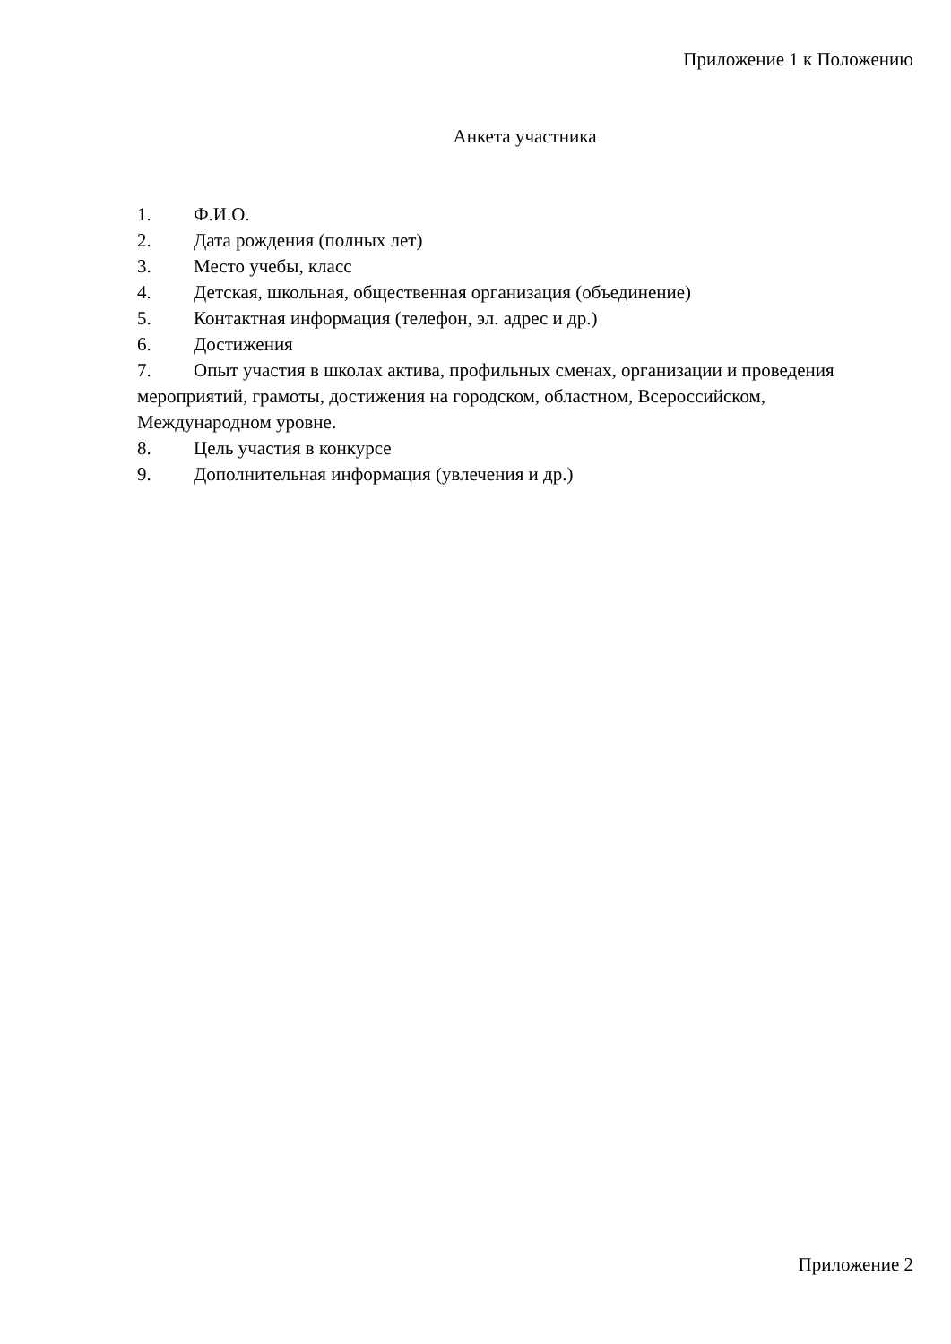Приложение 1 к Положению
Анкета участника
1. Ф.И.О.
2. Дата рождения (полных лет)
3. Место учебы, класс
4. Детская, школьная, общественная организация (объединение)
5. Контактная информация (телефон, эл. адрес и др.)
6. Достижения
7. Опыт участия в школах актива, профильных сменах, организации и проведения мероприятий, грамоты, достижения на городском, областном, Всероссийском, Международном уровне.
8. Цель участия в конкурсе
9. Дополнительная информация (увлечения и др.)
Приложение 2